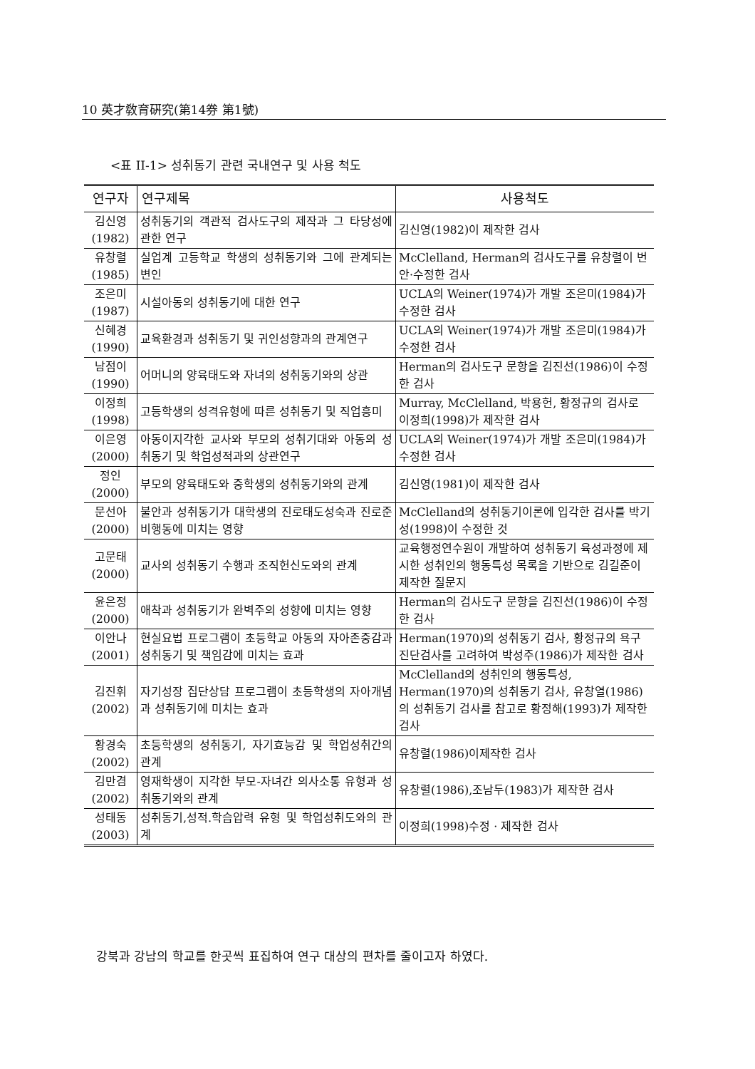10 英才敎育硏究(第14券 第1號)
<표 II-1> 성취동기 관련 국내연구 및 사용 척도
| 연구자 | 연구제목 | 사용척도 |
| --- | --- | --- |
| 김신영 (1982) | 성취동기의 객관적 검사도구의 제작과 그 타당성에 관한 연구 | 김신영(1982)이 제작한 검사 |
| 유창렬 (1985) | 실업계 고등학교 학생의 성취동기와 그에 관계되는 변인 | McClelland, Herman의 검사도구를 유창렬이 번안·수정한 검사 |
| 조은미 (1987) | 시설아동의 성취동기에 대한 연구 | UCLA의 Weiner(1974)가 개발 조은미(1984)가 수정한 검사 |
| 신혜경 (1990) | 교육환경과 성취동기 및 귀인성향과의 관계연구 | UCLA의 Weiner(1974)가 개발 조은미(1984)가 수정한 검사 |
| 남점이 (1990) | 어머니의 양육태도와 자녀의 성취동기와의 상관 | Herman의 검사도구 문항을 김진선(1986)이 수정한 검사 |
| 이정희 (1998) | 고등학생의 성격유형에 따른 성취동기 및 직업흥미 | Murray, McClelland, 박용헌, 황정규의 검사로 이정희(1998)가 제작한 검사 |
| 이은영 (2000) | 아동이지각한 교사와 부모의 성취기대와 아동의 성취동기 및 학업성적과의 상관연구 | UCLA의 Weiner(1974)가 개발 조은미(1984)가 수정한 검사 |
| 정인 (2000) | 부모의 양육태도와 중학생의 성취동기와의 관계 | 김신영(1981)이 제작한 검사 |
| 문선아 (2000) | 불안과 성취동기가 대학생의 진로태도성숙과 진로준비행동에 미치는 영향 | McClelland의 성취동기이론에 입각한 검사를 박기성(1998)이 수정한 것 |
| 고문태 (2000) | 교사의 성취동기 수행과 조직헌신도와의 관계 | 교육행정연수원이 개발하여 성취동기 육성과정에 제시한 성취인의 행동특성 목록을 기반으로 김길준이 제작한 질문지 |
| 윤은정 (2000) | 애착과 성취동기가 완벽주의 성향에 미치는 영향 | Herman의 검사도구 문항을 김진선(1986)이 수정한 검사 |
| 이안나 (2001) | 현실요법 프로그램이 초등학교 아동의 자아존중감과 성취동기 및 책임감에 미치는 효과 | Herman(1970)의 성취동기 검사, 황정규의 욕구진단검사를 고려하여 박성주(1986)가 제작한 검사 |
| 김진휘 (2002) | 자기성장 집단상담 프로그램이 초등학생의 자아개념과 성취동기에 미치는 효과 | McClelland의 성취인의 행동특성, Herman(1970)의 성취동기 검사, 유창열(1986)의 성취동기 검사를 참고로 황정해(1993)가 제작한 검사 |
| 황경숙 (2002) | 초등학생의 성취동기, 자기효능감 및 학업성취간의 관계 | 유창렬(1986)이제작한 검사 |
| 김만겸 (2002) | 영재학생이 지각한 부모-자녀간 의사소통 유형과 성취동기와의 관계 | 유창렬(1986),조남두(1983)가 제작한 검사 |
| 성태동 (2003) | 성취동기,성적.학습압력 유형 및 학업성취도와의 관계 | 이정희(1998)수정 · 제작한 검사 |
강북과 강남의 학교를 한곳씩 표집하여 연구 대상의 편차를 줄이고자 하였다.